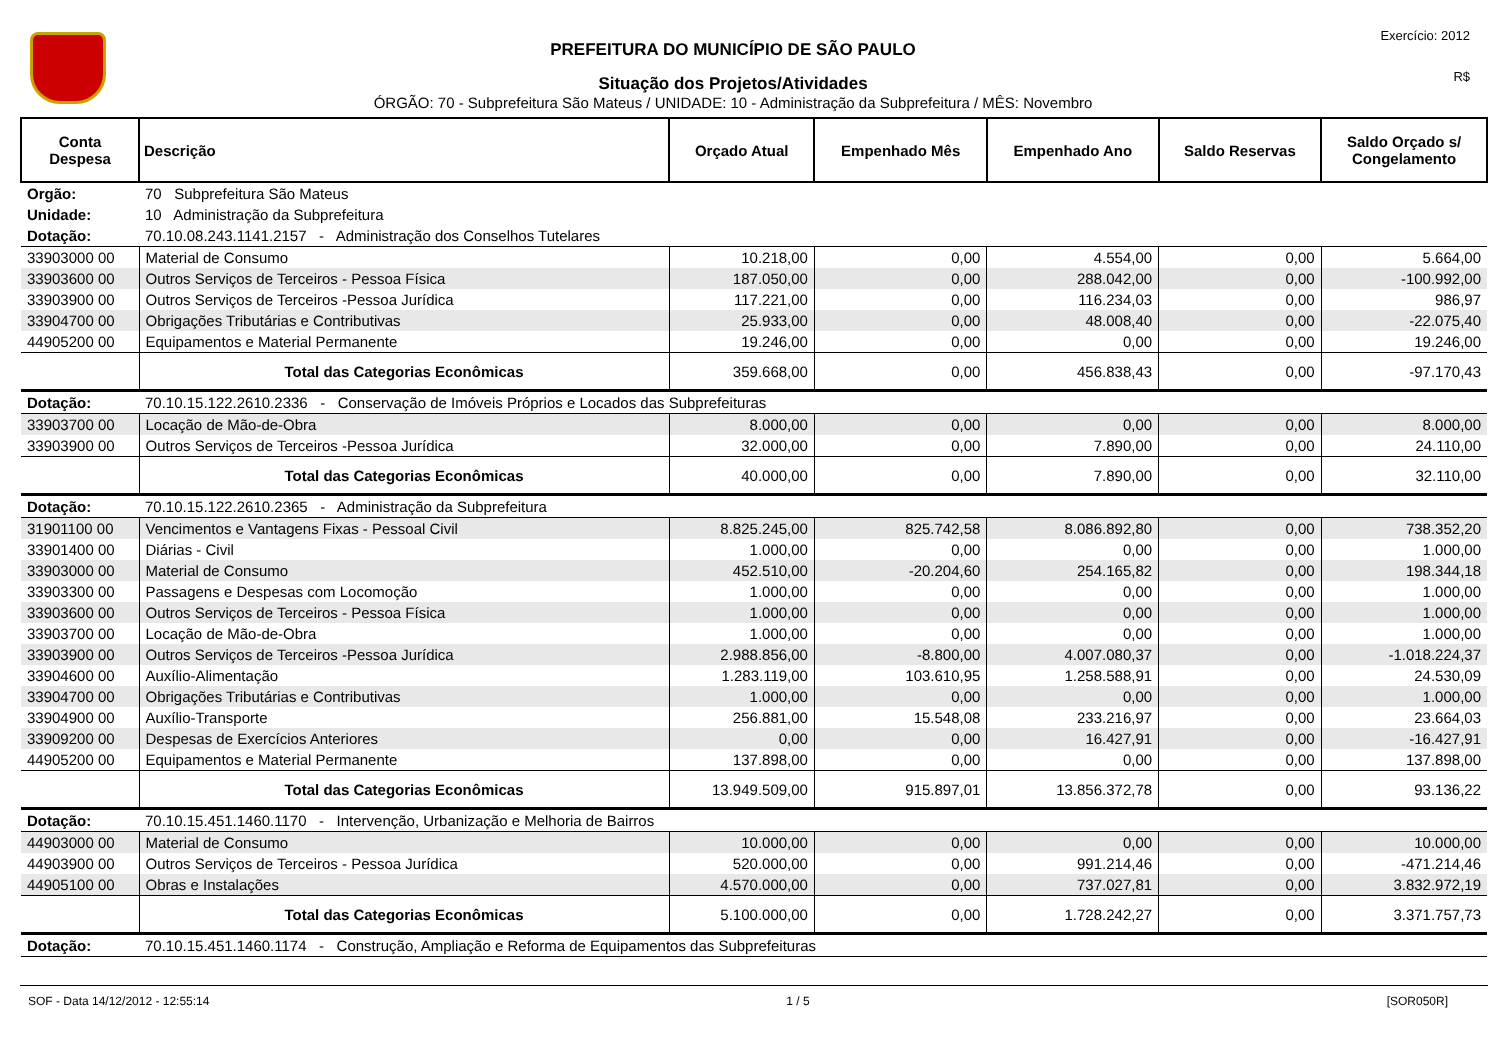PREFEITURA DO MUNICÍPIO DE SÃO PAULO
Situação dos Projetos/Atividades
ÓRGÃO: 70 - Subprefeitura São Mateus / UNIDADE: 10 - Administração da Subprefeitura / MÊS: Novembro
Exercício: 2012
R$
| Conta Despesa | Descrição | Orçado Atual | Empenhado Mês | Empenhado Ano | Saldo Reservas | Saldo Orçado s/ Congelamento |
| --- | --- | --- | --- | --- | --- | --- |
| Orgão: | 70 Subprefeitura São Mateus | | | | | |
| Unidade: | 10 Administração da Subprefeitura | | | | | |
| Dotação: | 70.10.08.243.1141.2157 - Administração dos Conselhos Tutelares | | | | | |
| 33903000 00 | Material de Consumo | 10.218,00 | 0,00 | 4.554,00 | 0,00 | 5.664,00 |
| 33903600 00 | Outros Serviços de Terceiros - Pessoa Física | 187.050,00 | 0,00 | 288.042,00 | 0,00 | -100.992,00 |
| 33903900 00 | Outros Serviços de Terceiros -Pessoa Jurídica | 117.221,00 | 0,00 | 116.234,03 | 0,00 | 986,97 |
| 33904700 00 | Obrigações Tributárias e Contributivas | 25.933,00 | 0,00 | 48.008,40 | 0,00 | -22.075,40 |
| 44905200 00 | Equipamentos e Material Permanente | 19.246,00 | 0,00 | 0,00 | 0,00 | 19.246,00 |
| | Total das Categorias Econômicas | 359.668,00 | 0,00 | 456.838,43 | 0,00 | -97.170,43 |
| Dotação: | 70.10.15.122.2610.2336 - Conservação de Imóveis Próprios e Locados das Subprefeituras | | | | | |
| 33903700 00 | Locação de Mão-de-Obra | 8.000,00 | 0,00 | 0,00 | 0,00 | 8.000,00 |
| 33903900 00 | Outros Serviços de Terceiros -Pessoa Jurídica | 32.000,00 | 0,00 | 7.890,00 | 0,00 | 24.110,00 |
| | Total das Categorias Econômicas | 40.000,00 | 0,00 | 7.890,00 | 0,00 | 32.110,00 |
| Dotação: | 70.10.15.122.2610.2365 - Administração da Subprefeitura | | | | | |
| 31901100 00 | Vencimentos e Vantagens Fixas - Pessoal Civil | 8.825.245,00 | 825.742,58 | 8.086.892,80 | 0,00 | 738.352,20 |
| 33901400 00 | Diárias - Civil | 1.000,00 | 0,00 | 0,00 | 0,00 | 1.000,00 |
| 33903000 00 | Material de Consumo | 452.510,00 | -20.204,60 | 254.165,82 | 0,00 | 198.344,18 |
| 33903300 00 | Passagens e Despesas com Locomoção | 1.000,00 | 0,00 | 0,00 | 0,00 | 1.000,00 |
| 33903600 00 | Outros Serviços de Terceiros - Pessoa Física | 1.000,00 | 0,00 | 0,00 | 0,00 | 1.000,00 |
| 33903700 00 | Locação de Mão-de-Obra | 1.000,00 | 0,00 | 0,00 | 0,00 | 1.000,00 |
| 33903900 00 | Outros Serviços de Terceiros -Pessoa Jurídica | 2.988.856,00 | -8.800,00 | 4.007.080,37 | 0,00 | -1.018.224,37 |
| 33904600 00 | Auxílio-Alimentação | 1.283.119,00 | 103.610,95 | 1.258.588,91 | 0,00 | 24.530,09 |
| 33904700 00 | Obrigações Tributárias e Contributivas | 1.000,00 | 0,00 | 0,00 | 0,00 | 1.000,00 |
| 33904900 00 | Auxílio-Transporte | 256.881,00 | 15.548,08 | 233.216,97 | 0,00 | 23.664,03 |
| 33909200 00 | Despesas de Exercícios Anteriores | 0,00 | 0,00 | 16.427,91 | 0,00 | -16.427,91 |
| 44905200 00 | Equipamentos e Material Permanente | 137.898,00 | 0,00 | 0,00 | 0,00 | 137.898,00 |
| | Total das Categorias Econômicas | 13.949.509,00 | 915.897,01 | 13.856.372,78 | 0,00 | 93.136,22 |
| Dotação: | 70.10.15.451.1460.1170 - Intervenção, Urbanização e Melhoria de Bairros | | | | | |
| 44903000 00 | Material de Consumo | 10.000,00 | 0,00 | 0,00 | 0,00 | 10.000,00 |
| 44903900 00 | Outros Serviços de Terceiros - Pessoa Jurídica | 520.000,00 | 0,00 | 991.214,46 | 0,00 | -471.214,46 |
| 44905100 00 | Obras e Instalações | 4.570.000,00 | 0,00 | 737.027,81 | 0,00 | 3.832.972,19 |
| | Total das Categorias Econômicas | 5.100.000,00 | 0,00 | 1.728.242,27 | 0,00 | 3.371.757,73 |
| Dotação: | 70.10.15.451.1460.1174 - Construção, Ampliação e Reforma de Equipamentos das Subprefeituras | | | | | |
SOF - Data 14/12/2012 - 12:55:14 1 / 5 [SOR050R]